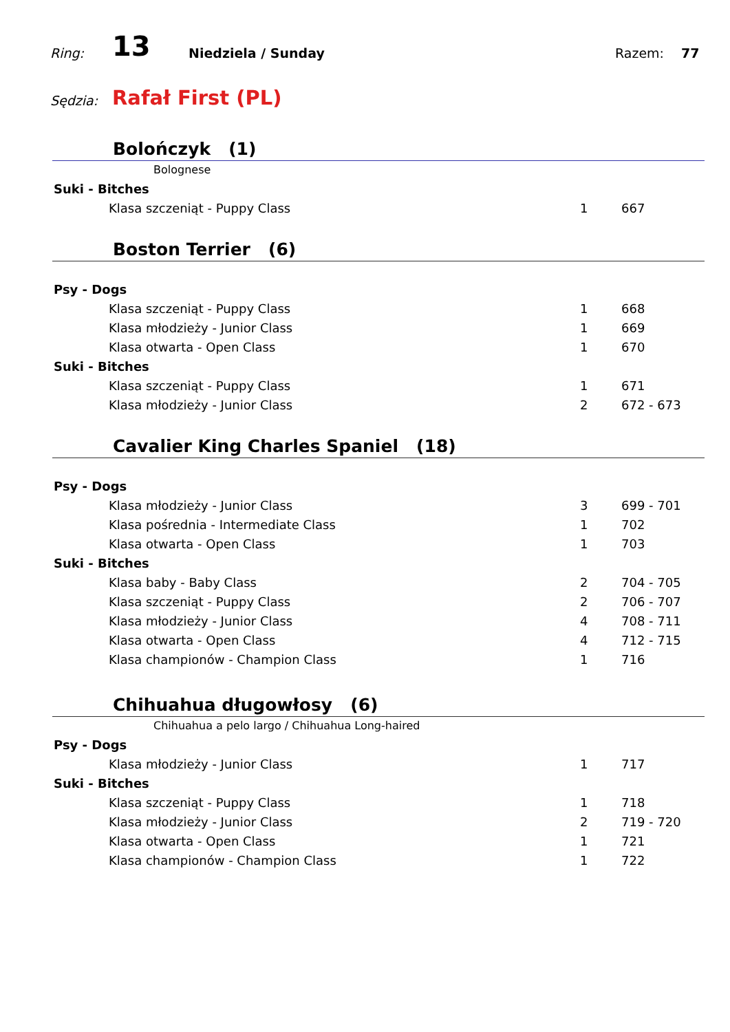Ring: 13 Niedziela / Sunday Razem: 77
Sędzia: Rafał First (PL)
Bolończyk (1)
Bolognese
| Suki - Bitches | | | |
| | Klasa szczeniąt - Puppy Class | 1 | 667 |
Boston Terrier (6)
| Psy - Dogs | | | |
| | Klasa szczeniąt - Puppy Class | 1 | 668 |
| | Klasa młodzieży - Junior Class | 1 | 669 |
| | Klasa otwarta - Open Class | 1 | 670 |
| Suki - Bitches | | | |
| | Klasa szczeniąt - Puppy Class | 1 | 671 |
| | Klasa młodzieży - Junior Class | 2 | 672 - 673 |
Cavalier King Charles Spaniel (18)
| Psy - Dogs | | | |
| | Klasa młodzieży - Junior Class | 3 | 699 - 701 |
| | Klasa pośrednia - Intermediate Class | 1 | 702 |
| | Klasa otwarta - Open Class | 1 | 703 |
| Suki - Bitches | | | |
| | Klasa baby - Baby Class | 2 | 704 - 705 |
| | Klasa szczeniąt - Puppy Class | 2 | 706 - 707 |
| | Klasa młodzieży - Junior Class | 4 | 708 - 711 |
| | Klasa otwarta - Open Class | 4 | 712 - 715 |
| | Klasa championów - Champion Class | 1 | 716 |
Chihuahua długowłosy (6)
Chihuahua a pelo largo / Chihuahua Long-haired
| Psy - Dogs | | | |
| | Klasa młodzieży - Junior Class | 1 | 717 |
| Suki - Bitches | | | |
| | Klasa szczeniąt - Puppy Class | 1 | 718 |
| | Klasa młodzieży - Junior Class | 2 | 719 - 720 |
| | Klasa otwarta - Open Class | 1 | 721 |
| | Klasa championów - Champion Class | 1 | 722 |